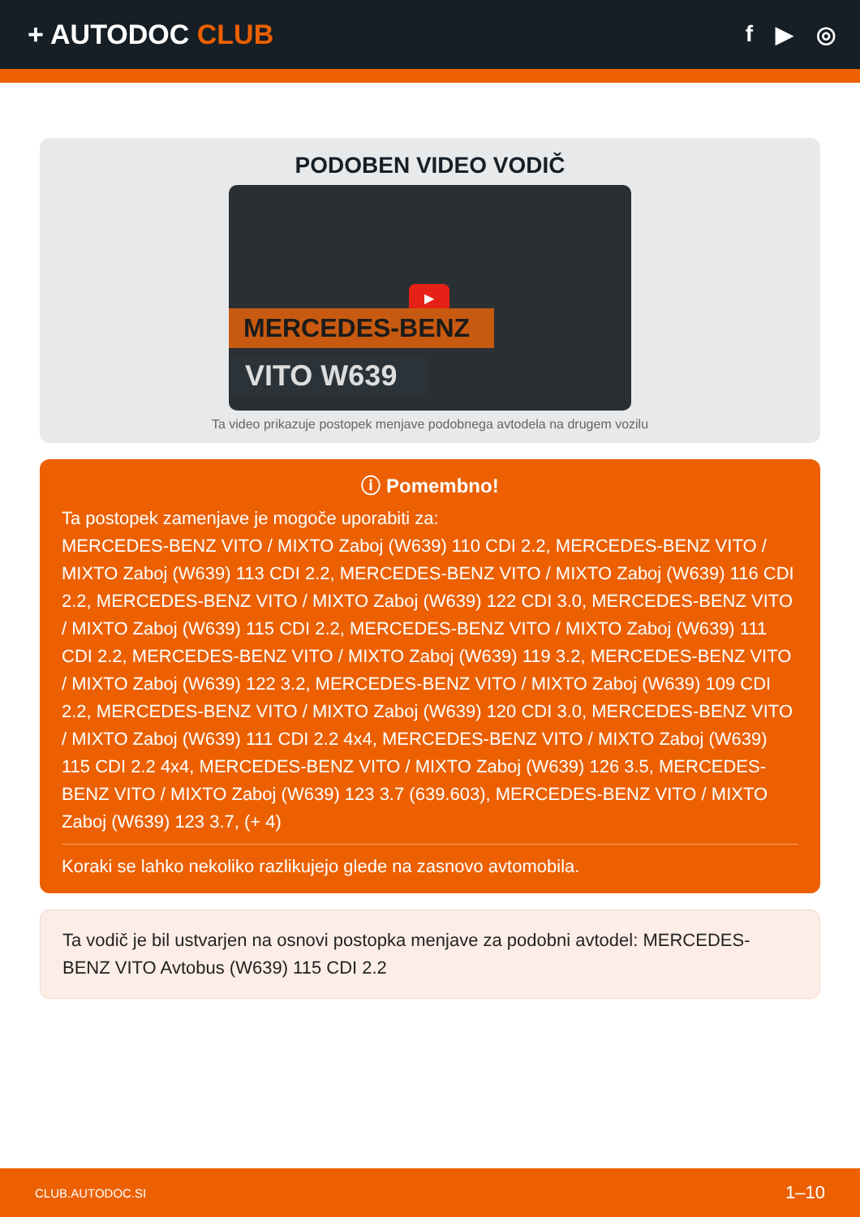+ AUTODOC CLUB
f ▶ ◎
PODOBEN VIDEO VODIČ
▶
MERCEDES-BENZ
VITO W639
Ta video prikazuje postopek menjave podobnega avtodela na drugem vozilu
ⓘ Pomembno!
Ta postopek zamenjave je mogoče uporabiti za:
MERCEDES-BENZ VITO / MIXTO Zaboj (W639) 110 CDI 2.2, MERCEDES-BENZ VITO / MIXTO Zaboj (W639) 113 CDI 2.2, MERCEDES-BENZ VITO / MIXTO Zaboj (W639) 116 CDI 2.2, MERCEDES-BENZ VITO / MIXTO Zaboj (W639) 122 CDI 3.0, MERCEDES-BENZ VITO / MIXTO Zaboj (W639) 115 CDI 2.2, MERCEDES-BENZ VITO / MIXTO Zaboj (W639) 111 CDI 2.2, MERCEDES-BENZ VITO / MIXTO Zaboj (W639) 119 3.2, MERCEDES-BENZ VITO / MIXTO Zaboj (W639) 122 3.2, MERCEDES-BENZ VITO / MIXTO Zaboj (W639) 109 CDI 2.2, MERCEDES-BENZ VITO / MIXTO Zaboj (W639) 120 CDI 3.0, MERCEDES-BENZ VITO / MIXTO Zaboj (W639) 111 CDI 2.2 4x4, MERCEDES-BENZ VITO / MIXTO Zaboj (W639) 115 CDI 2.2 4x4, MERCEDES-BENZ VITO / MIXTO Zaboj (W639) 126 3.5, MERCEDES-BENZ VITO / MIXTO Zaboj (W639) 123 3.7 (639.603), MERCEDES-BENZ VITO / MIXTO Zaboj (W639) 123 3.7, (+ 4)
Koraki se lahko nekoliko razlikujejo glede na zasnovo avtomobila.
Ta vodič je bil ustvarjen na osnovi postopka menjave za podobni avtodel: MERCEDES-BENZ VITO Avtobus (W639) 115 CDI 2.2
CLUB.AUTODOC.SI 1–10